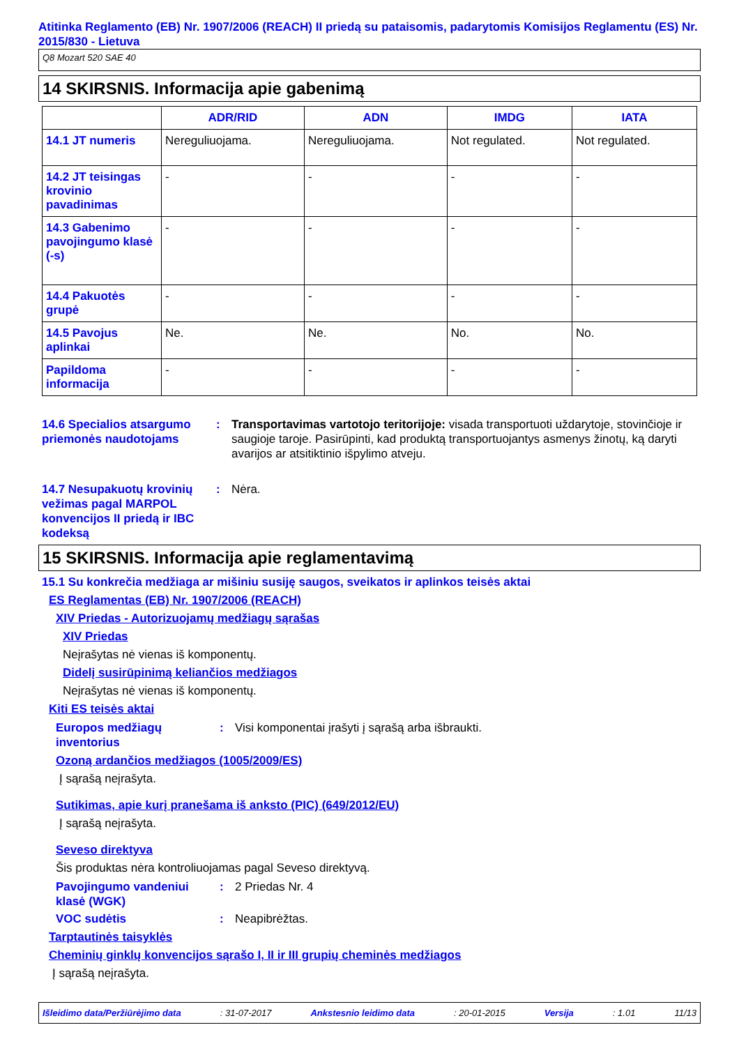Atitinka Reglamento (EB) Nr. 1907/2006 (REACH) II priedą su pataisomis, padarytomis Komisijos Reglamentu (ES) Nr. 2015/830 - Lietuva
Q8 Mozart 520 SAE 40
14 SKIRSNIS. Informacija apie gabenimą
| | ADR/RID | ADN | IMDG | IATA |
| --- | --- | --- | --- | --- |
| 14.1 JT numeris | Nereguliuojama. | Nereguliuojama. | Not regulated. | Not regulated. |
| 14.2 JT teisingas krovinio pavadinimas | - | - | - | - |
| 14.3 Gabenimo pavojingumo klasė (-s) | - | - | - | - |
| 14.4 Pakuotės grupė | - | - | - | - |
| 14.5 Pavojus aplinkai | Ne. | Ne. | No. | No. |
| Papildoma informacija | - | - | - | - |
14.6 Specialios atsargumo priemonės naudotojams
: Transportavimas vartotojo teritorijoje: visada transportuoti uždarytoje, stovinčioje ir saugioje taroje. Pasirūpinti, kad produktą transportuojantys asmenys žinotų, ką daryti avarijos ar atsitiktinio išpylimo atveju.
14.7 Nesupakuotų krovinių vežimas pagal MARPOL konvencijos II priedą ir IBC kodeksą
: Nėra.
15 SKIRSNIS. Informacija apie reglamentavimą
15.1 Su konkrečia medžiaga ar mišiniu susiję saugos, sveikatos ir aplinkos teisės aktai
ES Reglamentas (EB) Nr. 1907/2006 (REACH)
XIV Priedas - Autorizuojamų medžiagų sąrašas
XIV Priedas
Neįrašytas nė vienas iš komponentų.
Didelį susirūpinimą keliančios medžiagos
Neįrašytas nė vienas iš komponentų.
Kiti ES teisės aktai
Europos medžiagų inventorius
: Visi komponentai įrašyti į sąrašą arba išbraukti.
Ozoną ardančios medžiagos (1005/2009/ES)
Į sąrašą neįrašyta.
Sutikimas, apie kurį pranešama iš anksto (PIC) (649/2012/EU)
Į sąrašą neįrašyta.
Seveso direktyva
Šis produktas nėra kontroliuojamas pagal Seveso direktyvą.
Pavojingumo vandeniui klasė (WGK)
: 2 Priedas Nr. 4
VOC sudėtis : Neapibrėžtas.
Tarptautinės taisyklės
Cheminių ginklų konvencijos sąrašo I, II ir III grupių cheminės medžiagos
Į sąrašą neįrašyta.
Išleidimo data/Peržiūrėjimo data: 31-07-2017 Ankstesnio leidimo data: 20-01-2015 Versija: 1.01 11/13